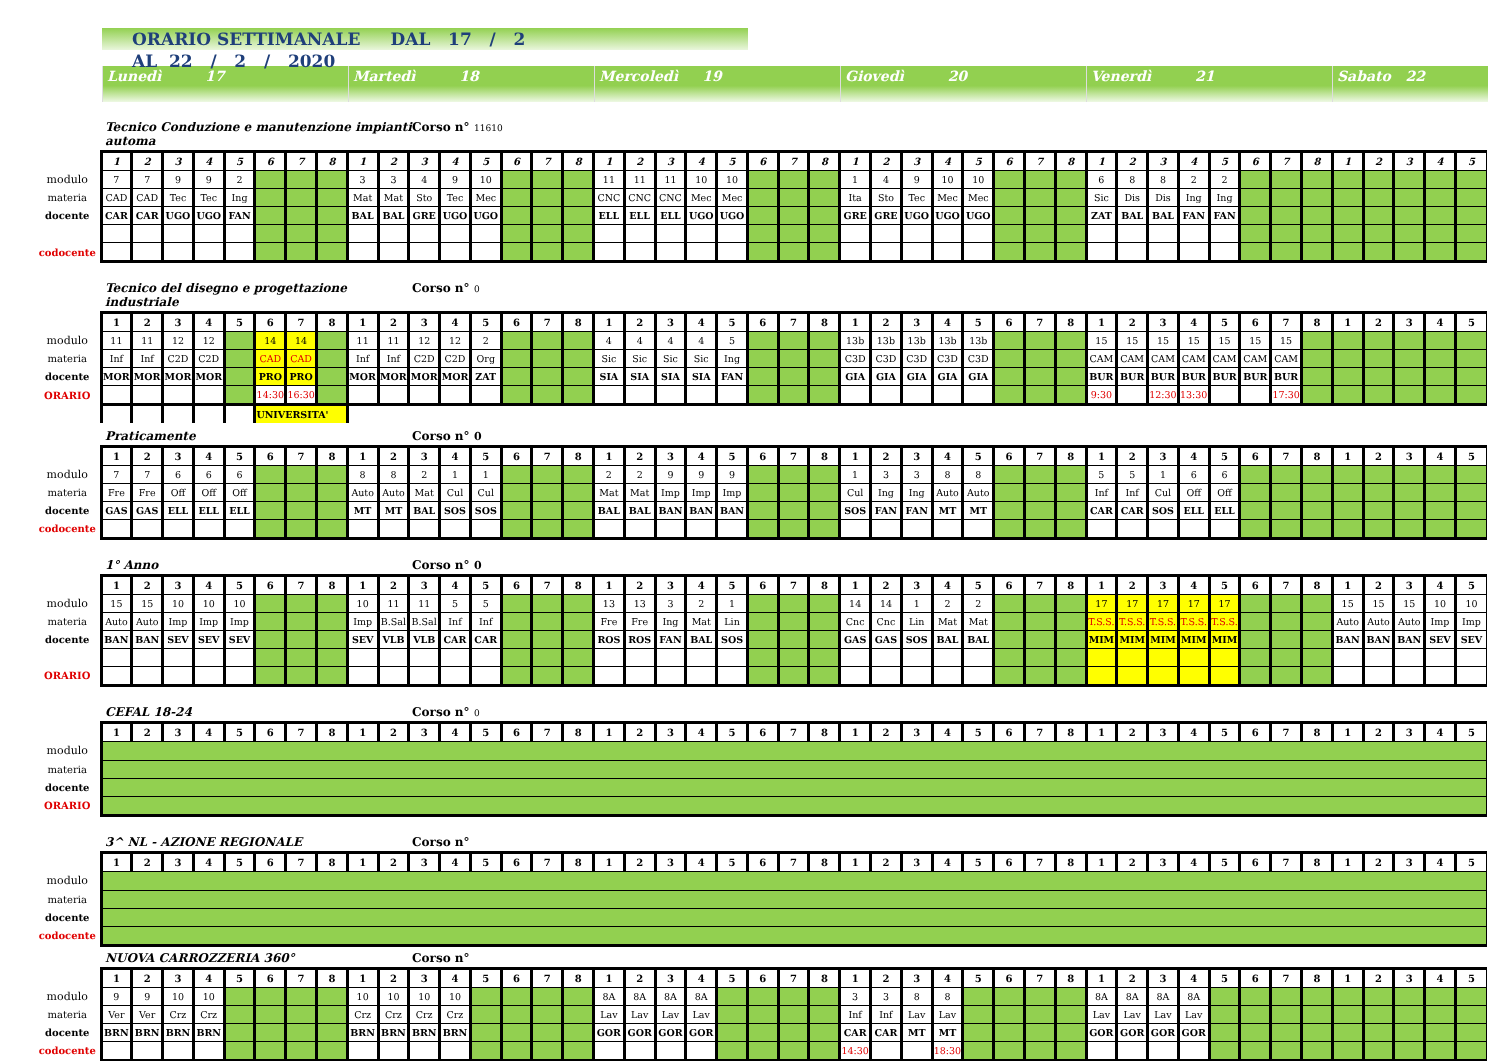ORARIO SETTIMANALE DAL 17 / 2 AL 22 / 2 / 2020
Lunedì 17 Martedì 18 Mercoledì 19 Giovedì 20 Venerdì 21 Sabato 22
Tecnico Conduzione e manutenzione impianti automa Corso n° 11610
| | 1 | 2 | 3 | 4 | 5 | 6 | 7 | 8 | 1 | 2 | 3 | 4 | 5 | 6 | 7 | 8 | 1 | 2 | 3 | 4 | 5 | 6 | 7 | 8 | 1 | 2 | 3 | 4 | 5 | 6 | 7 | 8 | 1 | 2 | 3 | 4 | 5 | 6 | 7 | 8 | 1 | 2 | 3 | 4 | 5 |
| modulo | 7 | 7 | 9 | 9 | 2 | | | | 3 | 3 | 4 | 9 | 10 | | | | 11 | 11 | 11 | 10 | 10 | | | | 1 | 4 | 9 | 10 | 10 | | | | 6 | 8 | 8 | 2 | 2 | | | | | | | | |
| materia | CAD | CAD | Tec | Tec | Ing | | | | Mat | Mat | Sto | Tec | Mec | | | | CNC | CNC | CNC | Mec | Mec | | | | Ita | Sto | Tec | Mec | Mec | | | | Sic | Dis | Dis | Ing | Ing | | | | | | | | |
| docente | CAR | CAR | UGO | UGO | FAN | | | | BAL | BAL | GRE | UGO | UGO | | | | ELL | ELL | ELL | UGO | UGO | | | | GRE | GRE | UGO | UGO | UGO | | | | ZAT | BAL | BAL | FAN | FAN | | | | | | | | |
| codocente | | | | | | | | | | | | | | | | | | | | | | | | | | | | | | | | | | | | | | | | | | | | | |
Tecnico del disegno e progettazione industriale Corso n° 0
| | 1 | 2 | 3 | 4 | 5 | 6 | 7 | 8 | 1 | 2 | 3 | 4 | 5 | 6 | 7 | 8 | 1 | 2 | 3 | 4 | 5 | 6 | 7 | 8 | 1 | 2 | 3 | 4 | 5 | 6 | 7 | 8 | 1 | 2 | 3 | 4 | 5 | 6 | 7 | 8 | 1 | 2 | 3 | 4 | 5 |
| modulo | 11 | 11 | 12 | 12 | | 14 | 14 | | 11 | 11 | 12 | 12 | 2 | | | | 4 | 4 | 4 | 4 | 5 | | | | 13b | 13b | 13b | 13b | 13b | | | | 15 | 15 | 15 | 15 | 15 | 15 | 15 | | | | | | |
| materia | Inf | Inf | C2D | C2D | | CAD | CAD | | Inf | Inf | C2D | C2D | Org | | | | Sic | Sic | Sic | Sic | Ing | | | | C3D | C3D | C3D | C3D | C3D | | | | CAM | CAM | CAM | CAM | CAM | CAM | CAM | | | | | | |
| docente | MOR | MOR | MOR | MOR | | PRO | PRO | | MOR | MOR | MOR | MOR | ZAT | | | | SIA | SIA | SIA | SIA | FAN | | | | GIA | GIA | GIA | GIA | GIA | | | | BUR | BUR | BUR | BUR | BUR | BUR | BUR | | | | | | |
| ORARIO | | | | | | 14:30 | 16:30 | | | | | | | | | | | | | | | | | | | | | | | | | | 9:30 | | 12:30 | 13:30 | | | 17:30 | | | | | | |
| | | | | | | UNIVERSITA' | | | | | | | | | | | | | | | | | | | | | | | | | | | | | | | | | | | | | | | |
Praticamente Corso n° 0
| | 1 | 2 | 3 | 4 | 5 | 6 | 7 | 8 | 1 | 2 | 3 | 4 | 5 | 6 | 7 | 8 | 1 | 2 | 3 | 4 | 5 | 6 | 7 | 8 | 1 | 2 | 3 | 4 | 5 | 6 | 7 | 8 | 1 | 2 | 3 | 4 | 5 | 6 | 7 | 8 | 1 | 2 | 3 | 4 | 5 |
| modulo | 7 | 7 | 6 | 6 | 6 | | | | 8 | 8 | 2 | 1 | 1 | | | | 2 | 2 | 9 | 9 | 9 | | | | 1 | 3 | 3 | 8 | 8 | | | | 5 | 5 | 1 | 6 | 6 | | | | | | | | |
| materia | Fre | Fre | Off | Off | Off | | | | Auto | Auto | Mat | Cul | Cul | | | | Mat | Mat | Imp | Imp | Imp | | | | Cul | Ing | Ing | Auto | Auto | | | | Inf | Inf | Cul | Off | Off | | | | | | | | |
| docente | GAS | GAS | ELL | ELL | ELL | | | | MT | MT | BAL | SOS | SOS | | | | BAL | BAL | BAN | BAN | BAN | | | | SOS | FAN | FAN | MT | MT | | | | CAR | CAR | SOS | ELL | ELL | | | | | | | | |
| codocente | | | | | | | | | | | | | | | | | | | | | | | | | | | | | | | | | | | | | | | | | | | | | |
1° Anno Corso n° 0
| | 1 | 2 | 3 | 4 | 5 | 6 | 7 | 8 | 1 | 2 | 3 | 4 | 5 | 6 | 7 | 8 | 1 | 2 | 3 | 4 | 5 | 6 | 7 | 8 | 1 | 2 | 3 | 4 | 5 | 6 | 7 | 8 | 1 | 2 | 3 | 4 | 5 | 6 | 7 | 8 | 1 | 2 | 3 | 4 | 5 |
| modulo | 15 | 15 | 10 | 10 | 10 | | | | 10 | 11 | 11 | 5 | 5 | | | | 13 | 13 | 3 | 2 | 1 | | | | 14 | 14 | 1 | 2 | 2 | | | | 17 | 17 | 17 | 17 | 17 | | | | 15 | 15 | 15 | 10 | 10 |
| materia | Auto | Auto | Imp | Imp | Imp | | | | Imp | B.Sal | B.Sal | Inf | Inf | | | | Fre | Fre | Ing | Mat | Lin | | | | Cnc | Cnc | Lin | Mat | Mat | | | | T.S.S. | T.S.S. | T.S.S. | T.S.S. | T.S.S. | | | | Auto | Auto | Auto | Imp | Imp |
| docente | BAN | BAN | SEV | SEV | SEV | | | | SEV | VLB | VLB | CAR | CAR | | | | ROS | ROS | FAN | BAL | SOS | | | | GAS | GAS | SOS | BAL | BAL | | | | MIM | MIM | MIM | MIM | MIM | | | | BAN | BAN | BAN | SEV | SEV |
| ORARIO | | | | | | | | | | | | | | | | | | | | | | | | | | | | | | | | | | | | | | | | | | | | | |
CEFAL 18-24 Corso n° 0
| | 1 | 2 | 3 | 4 | 5 | 6 | 7 | 8 | 1 | 2 | 3 | 4 | 5 | 6 | 7 | 8 | 1 | 2 | 3 | 4 | 5 | 6 | 7 | 8 | 1 | 2 | 3 | 4 | 5 | 6 | 7 | 8 | 1 | 2 | 3 | 4 | 5 | 6 | 7 | 8 | 1 | 2 | 3 | 4 | 5 |
| modulo | | | | | | | | | | | | | | | | | | | | | | | | | | | | | | | | | | | | | | | | | | | | | |
| materia | | | | | | | | | | | | | | | | | | | | | | | | | | | | | | | | | | | | | | | | | | | | | |
| docente | | | | | | | | | | | | | | | | | | | | | | | | | | | | | | | | | | | | | | | | | | | | | |
| ORARIO | | | | | | | | | | | | | | | | | | | | | | | | | | | | | | | | | | | | | | | | | | | | | |
3^ NL - AZIONE REGIONALE Corso n°
| | 1 | 2 | 3 | 4 | 5 | 6 | 7 | 8 | 1 | 2 | 3 | 4 | 5 | 6 | 7 | 8 | 1 | 2 | 3 | 4 | 5 | 6 | 7 | 8 | 1 | 2 | 3 | 4 | 5 | 6 | 7 | 8 | 1 | 2 | 3 | 4 | 5 | 6 | 7 | 8 | 1 | 2 | 3 | 4 | 5 |
| modulo | | | | | | | | | | | | | | | | | | | | | | | | | | | | | | | | | | | | | | | | | | | | | |
| materia | | | | | | | | | | | | | | | | | | | | | | | | | | | | | | | | | | | | | | | | | | | | | |
| docente | | | | | | | | | | | | | | | | | | | | | | | | | | | | | | | | | | | | | | | | | | | | | |
| codocente | | | | | | | | | | | | | | | | | | | | | | | | | | | | | | | | | | | | | | | | | | | | | |
NUOVA CARROZZERIA 360° Corso n°
| | 1 | 2 | 3 | 4 | 5 | 6 | 7 | 8 | 1 | 2 | 3 | 4 | 5 | 6 | 7 | 8 | 1 | 2 | 3 | 4 | 5 | 6 | 7 | 8 | 1 | 2 | 3 | 4 | 5 | 6 | 7 | 8 | 1 | 2 | 3 | 4 | 5 | 6 | 7 | 8 | 1 | 2 | 3 | 4 | 5 |
| modulo | 9 | 9 | 10 | 10 | | | | | 10 | 10 | 10 | 10 | | | | | 8A | 8A | 8A | 8A | | | | | 3 | 3 | 8 | 8 | | | | | 8A | 8A | 8A | 8A | | | | | | | | | |
| materia | Ver | Ver | Crz | Crz | | | | | Crz | Crz | Crz | Crz | | | | | Lav | Lav | Lav | Lav | | | | | Inf | Inf | Lav | Lav | | | | | Lav | Lav | Lav | Lav | | | | | | | | | |
| docente | BRN | BRN | BRN | BRN | | | | | BRN | BRN | BRN | BRN | | | | | GOR | GOR | GOR | GOR | | | | | CAR | CAR | MT | MT | | | | | GOR | GOR | GOR | GOR | | | | | | | | | |
| codocente | | | | | | | | | | | | | | | | | | | | | | | | | 14:30 | | | 18:30 | | | | | | | | | | | | | | | | | |